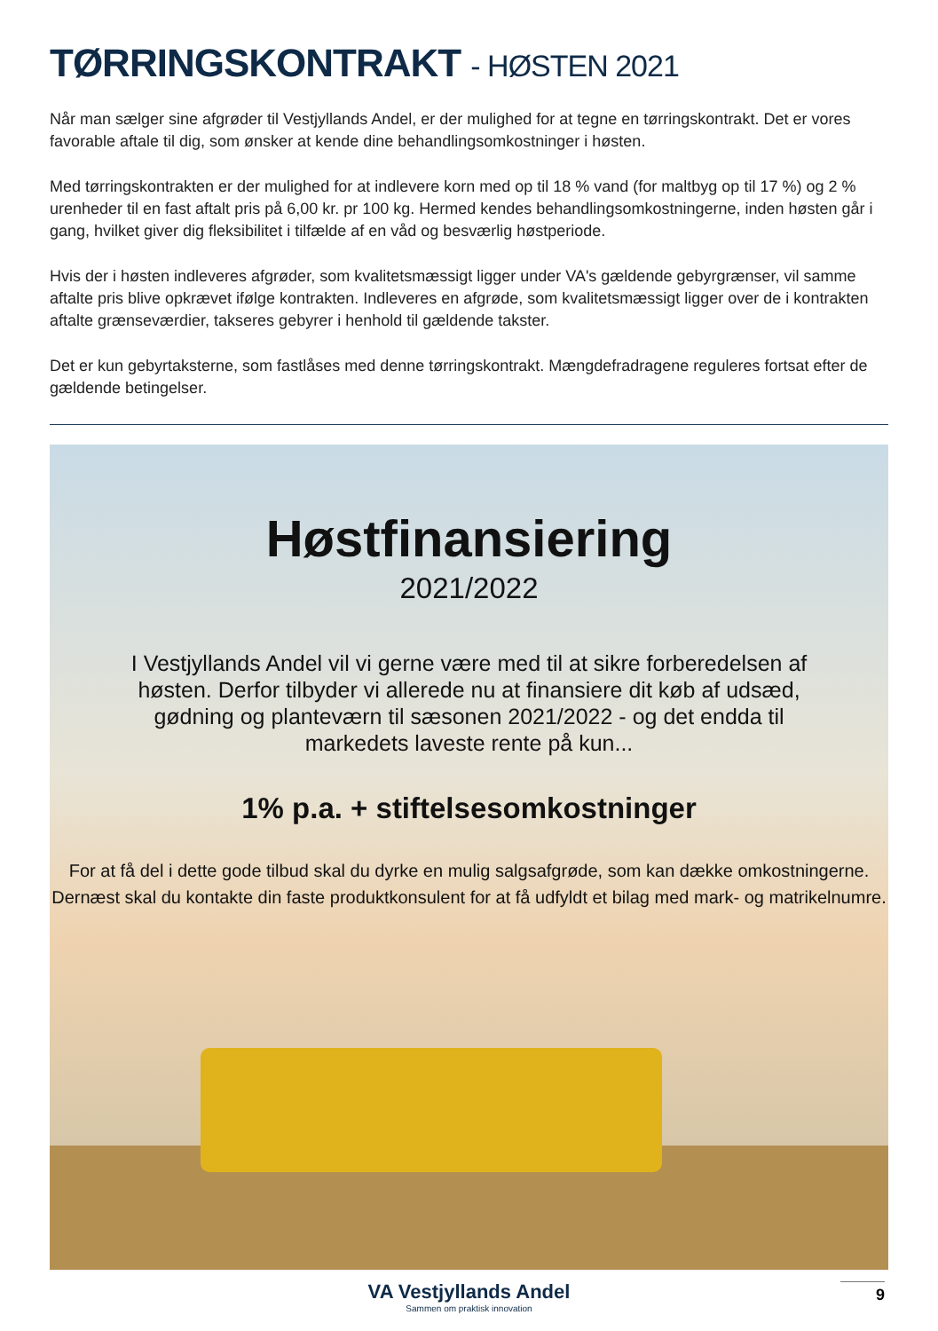TØRRINGSKONTRAKT - HØSTEN 2021
Når man sælger sine afgrøder til Vestjyllands Andel, er der mulighed for at tegne en tørringskontrakt. Det er vores favorable aftale til dig, som ønsker at kende dine behandlingsomkostninger i høsten.
Med tørringskontrakten er der mulighed for at indlevere korn med op til 18 % vand (for maltbyg op til 17 %) og 2 % urenheder til en fast aftalt pris på 6,00 kr. pr 100 kg. Hermed kendes behandlingsomkostningerne, inden høsten går i gang, hvilket giver dig fleksibilitet i tilfælde af en våd og besværlig høstperiode.
Hvis der i høsten indleveres afgrøder, som kvalitetsmæssigt ligger under VA's gældende gebyrgrænser, vil samme aftalte pris blive opkrævet ifølge kontrakten. Indleveres en afgrøde, som kvalitetsmæssigt ligger over de i kontrakten aftalte grænseværdier, takseres gebyrer i henhold til gældende takster.
Det er kun gebyrtaksterne, som fastlåses med denne tørringskontrakt. Mængdefradragene reguleres fortsat efter de gældende betingelser.
Høstfinansiering
2021/2022
I Vestjyllands Andel vil vi gerne være med til at sikre forberedelsen af høsten. Derfor tilbyder vi allerede nu at finansiere dit køb af udsæd, gødning og planteværn til sæsonen 2021/2022 - og det endda til markedets laveste rente på kun...
1% p.a. + stiftelsesomkostninger
For at få del i dette gode tilbud skal du dyrke en mulig salgsafgrøde, som kan dække omkostningerne.
Dernæst skal du kontakte din faste produktkonsulent for at få udfyldt et bilag med mark- og matrikelnumre.
VA Vestjyllands Andel
Sammen om praktisk innovation
9